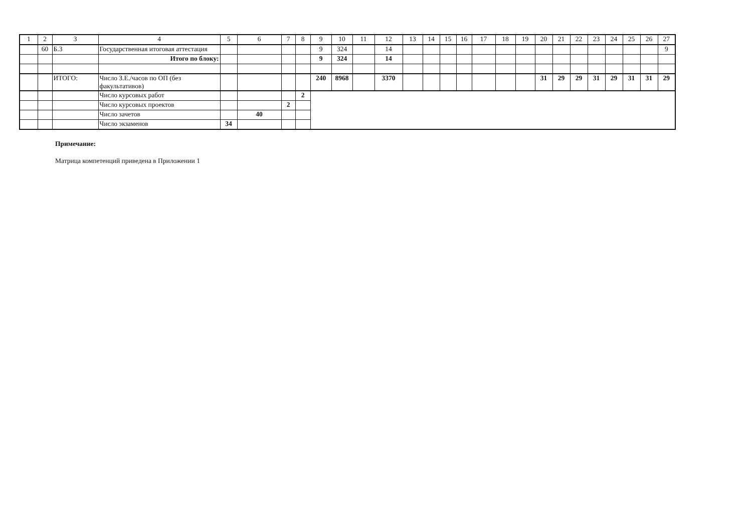| 1 | 2 | 3 | 4 | 5 | 6 | 7 | 8 | 9 | 10 | 11 | 12 | 13 | 14 | 15 | 16 | 17 | 18 | 19 | 20 | 21 | 22 | 23 | 24 | 25 | 26 | 27 |
| --- | --- | --- | --- | --- | --- | --- | --- | --- | --- | --- | --- | --- | --- | --- | --- | --- | --- | --- | --- | --- | --- | --- | --- | --- | --- | --- |
| | 60 | Б.3 | Государственная итоговая аттестация | | | | | 9 | 324 | | 14 | | | | | | | | | | | | | | | 9 |
| | | | Итого по блоку: | | | | | 9 | 324 | | 14 | | | | | | | | | | | | | | | |
| | | ИТОГО: | Число З.Е./часов по ОП (без факультативов) | | | | | 240 | 8968 | | 3370 | | | | | | | | 31 | 29 | 29 | 31 | 29 | 31 | 31 | 29 |
| | | | Число курсовых работ | | | | 2 | | | | | | | | | | | | | | | | | | | |
| | | | Число курсовых проектов | | | 2 | | | | | | | | | | | | | | | | | | | | |
| | | | Число зачетов | | 40 | | | | | | | | | | | | | | | | | | | | | |
| | | | Число экзаменов | 34 | | | | | | | | | | | | | | | | | | | | | | |
Примечание:
Матрица компетенций приведена в Приложении 1